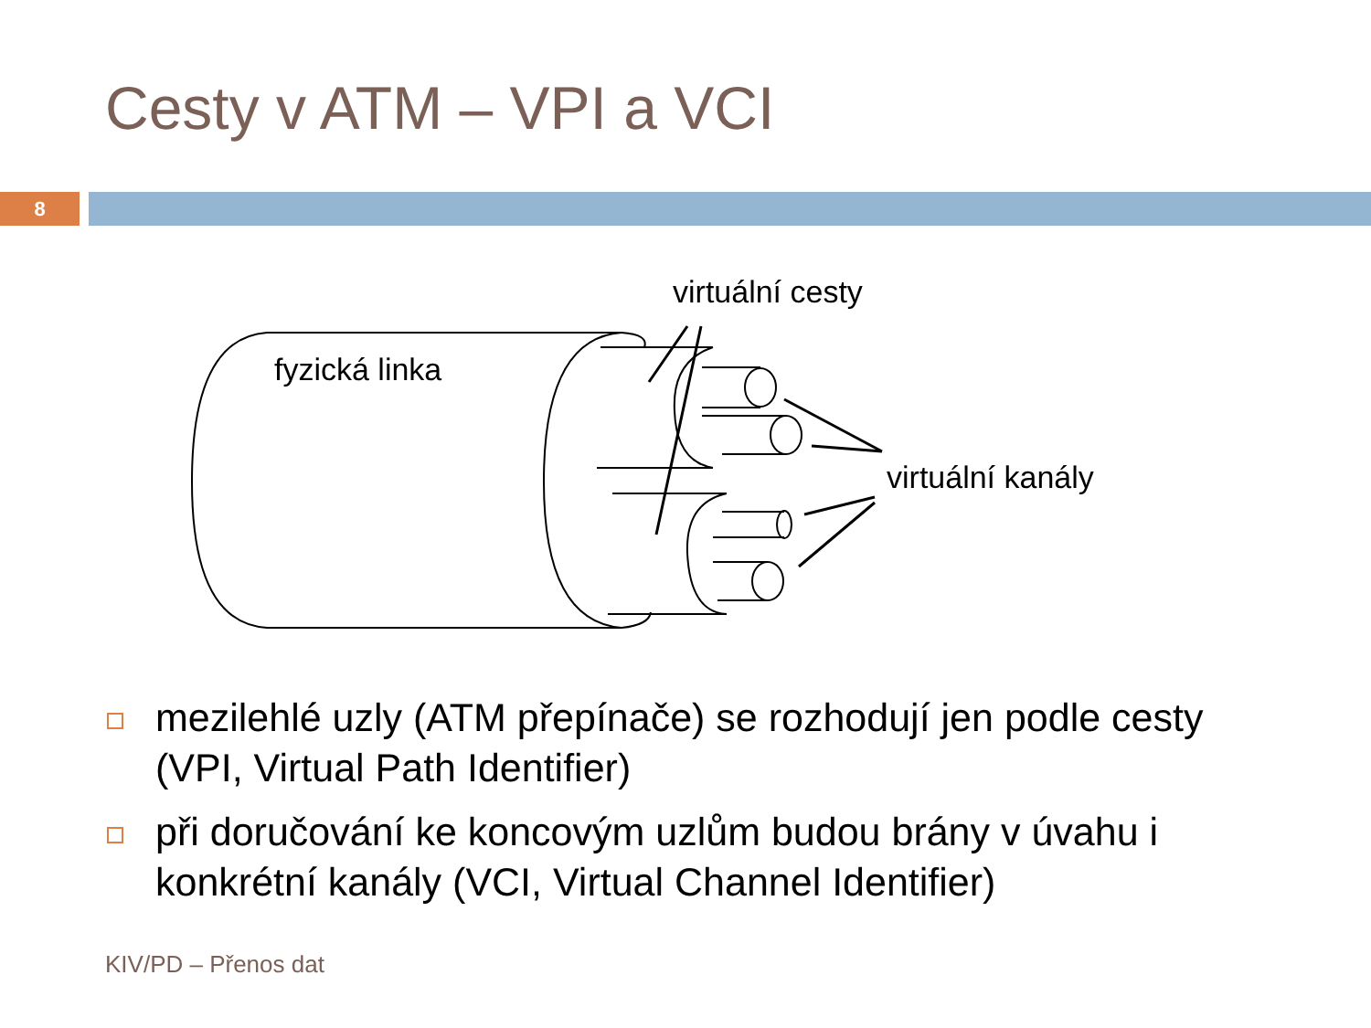Cesty v ATM – VPI a VCI
8
virtuální cesty
fyzická linka
virtuální kanály
mezilehlé uzly (ATM přepínače) se rozhodují jen podle cesty (VPI, Virtual Path Identifier)
při doručování ke koncovým uzlům budou brány v úvahu i konkrétní kanály (VCI, Virtual Channel Identifier)
KIV/PD – Přenos dat